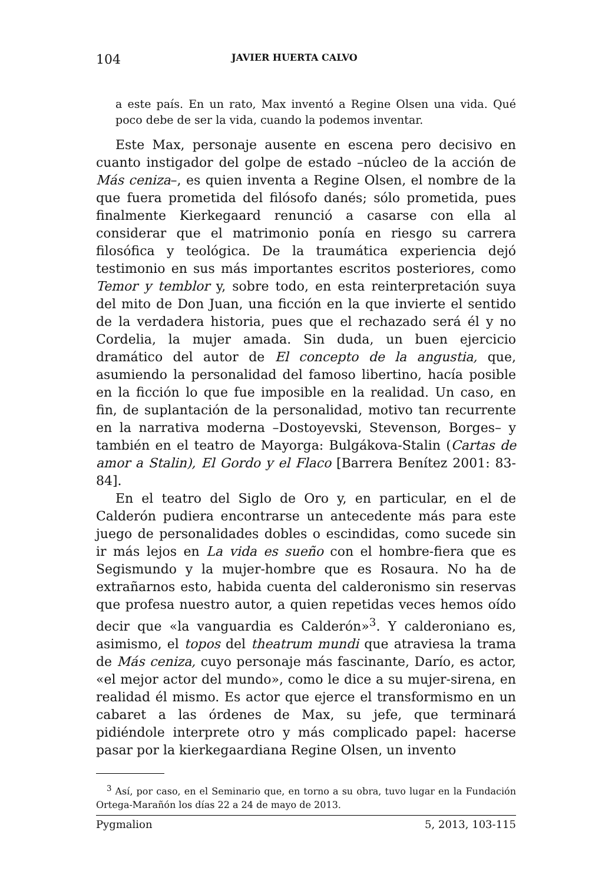104 JAVIER HUERTA CALVO
a este país. En un rato, Max inventó a Regine Olsen una vida. Qué poco debe de ser la vida, cuando la podemos inventar.
Este Max, personaje ausente en escena pero decisivo en cuanto instigador del golpe de estado –núcleo de la acción de Más ceniza–, es quien inventa a Regine Olsen, el nombre de la que fuera prometida del filósofo danés; sólo prometida, pues finalmente Kierkegaard renunció a casarse con ella al considerar que el matrimonio ponía en riesgo su carrera filosófica y teológica. De la traumática experiencia dejó testimonio en sus más importantes escritos posteriores, como Temor y temblor y, sobre todo, en esta reinterpretación suya del mito de Don Juan, una ficción en la que invierte el sentido de la verdadera historia, pues que el rechazado será él y no Cordelia, la mujer amada. Sin duda, un buen ejercicio dramático del autor de El concepto de la angustia, que, asumiendo la personalidad del famoso libertino, hacía posible en la ficción lo que fue imposible en la realidad. Un caso, en fin, de suplantación de la personalidad, motivo tan recurrente en la narrativa moderna –Dostoyevski, Stevenson, Borges– y también en el teatro de Mayorga: Bulgákova-Stalin (Cartas de amor a Stalin), El Gordo y el Flaco [Barrera Benítez 2001: 83-84].
En el teatro del Siglo de Oro y, en particular, en el de Calderón pudiera encontrarse un antecedente más para este juego de personalidades dobles o escindidas, como sucede sin ir más lejos en La vida es sueño con el hombre-fiera que es Segismundo y la mujer-hombre que es Rosaura. No ha de extrañarnos esto, habida cuenta del calderonismo sin reservas que profesa nuestro autor, a quien repetidas veces hemos oído decir que «la vanguardia es Calderón»<sup>3</sup>. Y calderoniano es, asimismo, el topos del theatrum mundi que atraviesa la trama de Más ceniza, cuyo personaje más fascinante, Darío, es actor, «el mejor actor del mundo», como le dice a su mujer-sirena, en realidad él mismo. Es actor que ejerce el transformismo en un cabaret a las órdenes de Max, su jefe, que terminará pidiéndole interprete otro y más complicado papel: hacerse pasar por la kierkegaardiana Regine Olsen, un invento
<sup>3</sup> Así, por caso, en el Seminario que, en torno a su obra, tuvo lugar en la Fundación Ortega-Marañón los días 22 a 24 de mayo de 2013.
Pygmalion 5, 2013, 103-115